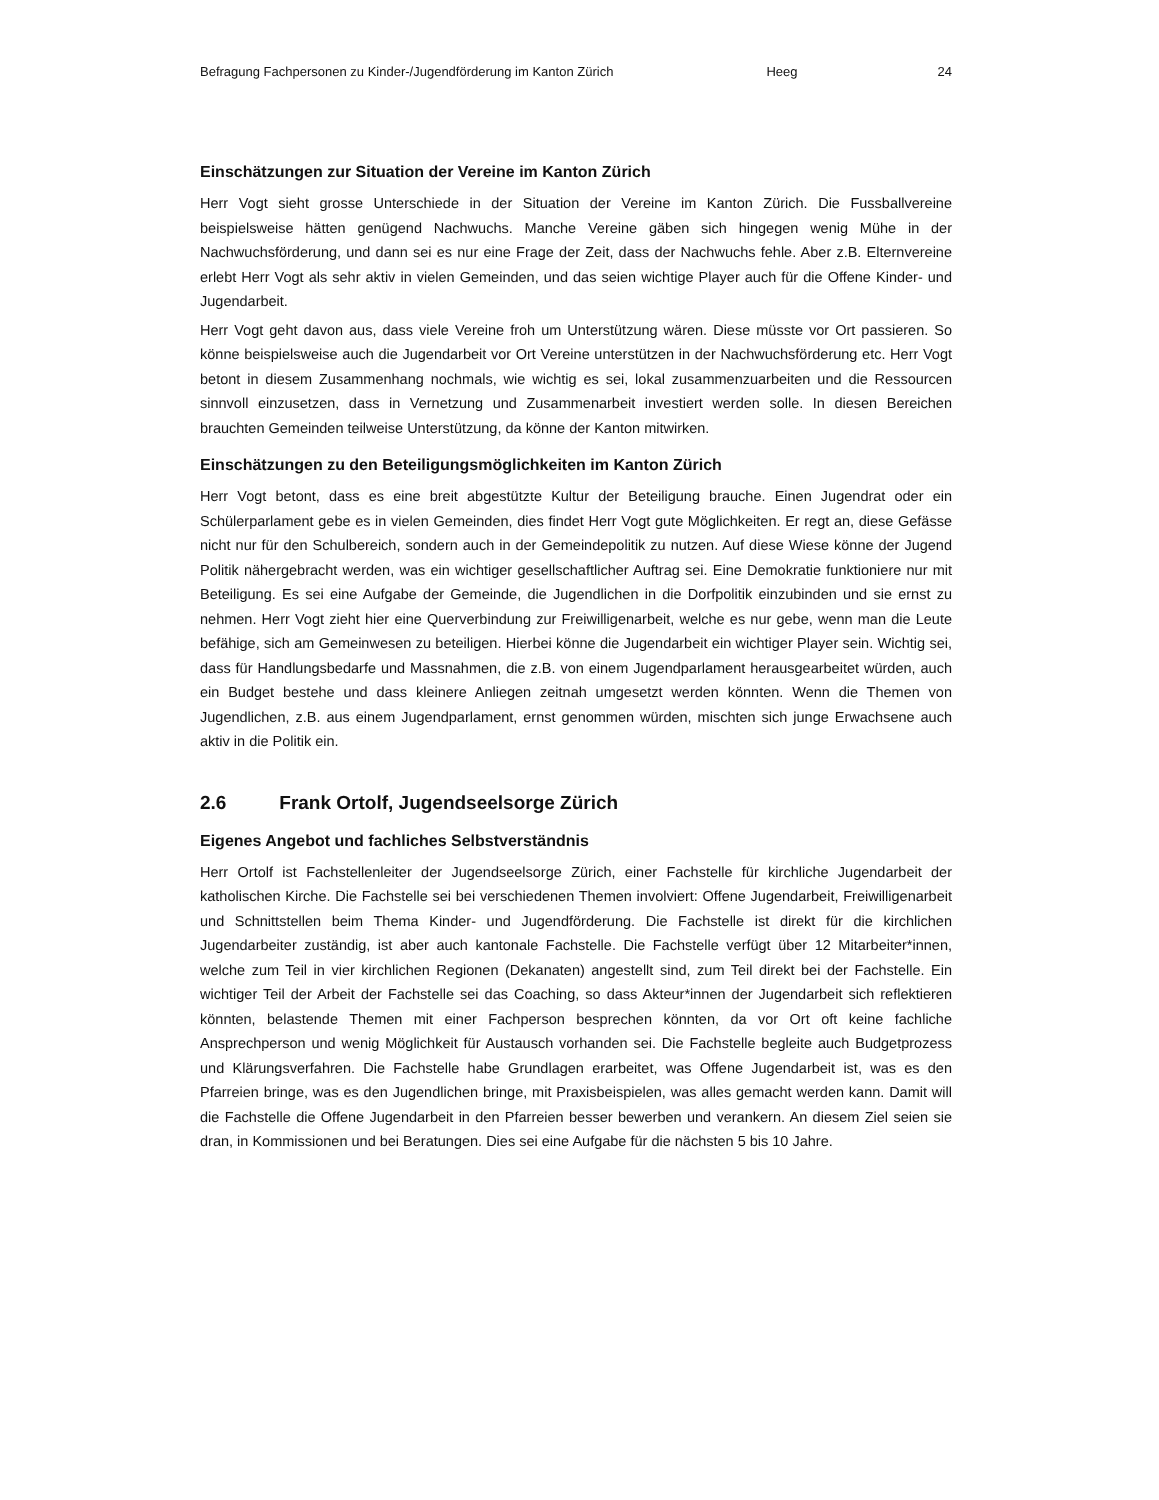Befragung Fachpersonen zu Kinder-/Jugendförderung im Kanton Zürich Heeg 24
Einschätzungen zur Situation der Vereine im Kanton Zürich
Herr Vogt sieht grosse Unterschiede in der Situation der Vereine im Kanton Zürich. Die Fussballvereine beispielsweise hätten genügend Nachwuchs. Manche Vereine gäben sich hingegen wenig Mühe in der Nachwuchsförderung, und dann sei es nur eine Frage der Zeit, dass der Nachwuchs fehle. Aber z.B. Elternvereine erlebt Herr Vogt als sehr aktiv in vielen Gemeinden, und das seien wichtige Player auch für die Offene Kinder- und Jugendarbeit.
Herr Vogt geht davon aus, dass viele Vereine froh um Unterstützung wären. Diese müsste vor Ort passieren. So könne beispielsweise auch die Jugendarbeit vor Ort Vereine unterstützen in der Nachwuchsförderung etc. Herr Vogt betont in diesem Zusammenhang nochmals, wie wichtig es sei, lokal zusammenzuarbeiten und die Ressourcen sinnvoll einzusetzen, dass in Vernetzung und Zusammenarbeit investiert werden solle. In diesen Bereichen brauchten Gemeinden teilweise Unterstützung, da könne der Kanton mitwirken.
Einschätzungen zu den Beteiligungsmöglichkeiten im Kanton Zürich
Herr Vogt betont, dass es eine breit abgestützte Kultur der Beteiligung brauche. Einen Jugendrat oder ein Schülerparlament gebe es in vielen Gemeinden, dies findet Herr Vogt gute Möglichkeiten. Er regt an, diese Gefässe nicht nur für den Schulbereich, sondern auch in der Gemeindepolitik zu nutzen. Auf diese Wiese könne der Jugend Politik nähergebracht werden, was ein wichtiger gesellschaftlicher Auftrag sei. Eine Demokratie funktioniere nur mit Beteiligung. Es sei eine Aufgabe der Gemeinde, die Jugendlichen in die Dorfpolitik einzubinden und sie ernst zu nehmen. Herr Vogt zieht hier eine Querverbindung zur Freiwilligenarbeit, welche es nur gebe, wenn man die Leute befähige, sich am Gemeinwesen zu beteiligen. Hierbei könne die Jugendarbeit ein wichtiger Player sein. Wichtig sei, dass für Handlungsbedarfe und Massnahmen, die z.B. von einem Jugendparlament herausgearbeitet würden, auch ein Budget bestehe und dass kleinere Anliegen zeitnah umgesetzt werden könnten. Wenn die Themen von Jugendlichen, z.B. aus einem Jugendparlament, ernst genommen würden, mischten sich junge Erwachsene auch aktiv in die Politik ein.
2.6 Frank Ortolf, Jugendseelsorge Zürich
Eigenes Angebot und fachliches Selbstverständnis
Herr Ortolf ist Fachstellenleiter der Jugendseelsorge Zürich, einer Fachstelle für kirchliche Jugendarbeit der katholischen Kirche. Die Fachstelle sei bei verschiedenen Themen involviert: Offene Jugendarbeit, Freiwilligenarbeit und Schnittstellen beim Thema Kinder- und Jugendförderung. Die Fachstelle ist direkt für die kirchlichen Jugendarbeiter zuständig, ist aber auch kantonale Fachstelle. Die Fachstelle verfügt über 12 Mitarbeiter*innen, welche zum Teil in vier kirchlichen Regionen (Dekanaten) angestellt sind, zum Teil direkt bei der Fachstelle. Ein wichtiger Teil der Arbeit der Fachstelle sei das Coaching, so dass Akteur*innen der Jugendarbeit sich reflektieren könnten, belastende Themen mit einer Fachperson besprechen könnten, da vor Ort oft keine fachliche Ansprechperson und wenig Möglichkeit für Austausch vorhanden sei. Die Fachstelle begleite auch Budgetprozess und Klärungsverfahren. Die Fachstelle habe Grundlagen erarbeitet, was Offene Jugendarbeit ist, was es den Pfarreien bringe, was es den Jugendlichen bringe, mit Praxisbeispielen, was alles gemacht werden kann. Damit will die Fachstelle die Offene Jugendarbeit in den Pfarreien besser bewerben und verankern. An diesem Ziel seien sie dran, in Kommissionen und bei Beratungen. Dies sei eine Aufgabe für die nächsten 5 bis 10 Jahre.